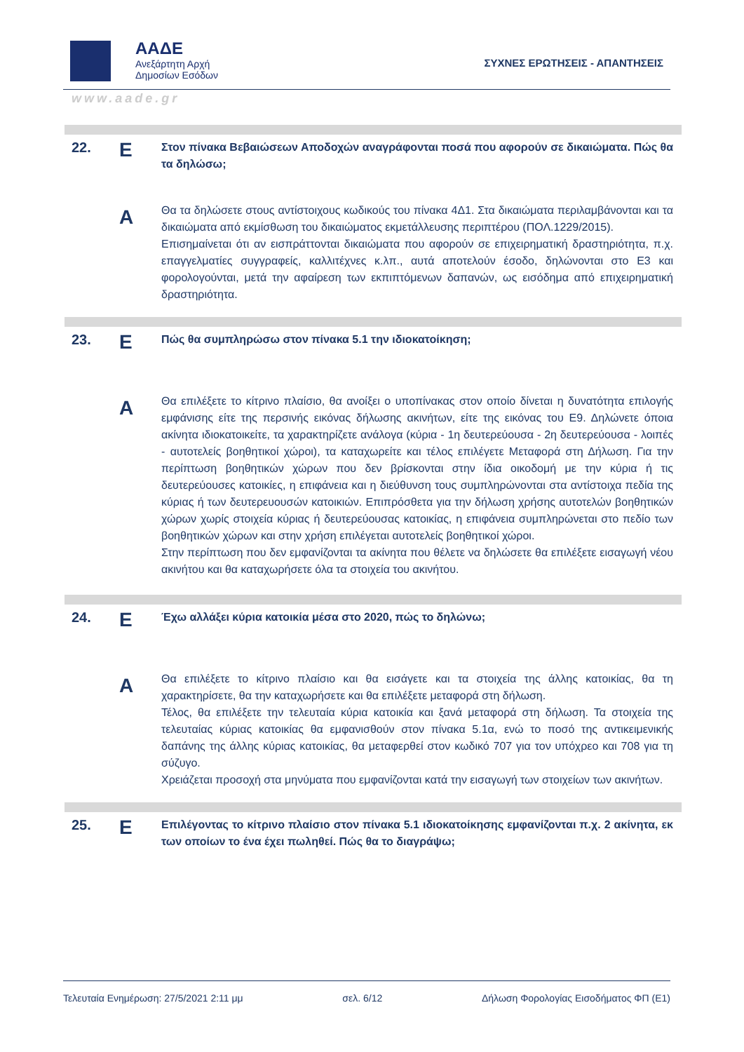ΑΑΔΕ
Ανεξάρτητη Αρχή
Δημοσίων Εσόδων
ΣΥΧΝΕΣ ΕΡΩΤΗΣΕΙΣ - ΑΠΑΝΤΗΣΕΙΣ
www.aade.gr
22.
Ε
Στον πίνακα Βεβαιώσεων Αποδοχών αναγράφονται ποσά που αφορούν σε δικαιώματα. Πώς θα τα δηλώσω;
Α
Θα τα δηλώσετε στους αντίστοιχους κωδικούς του πίνακα 4Δ1. Στα δικαιώματα περιλαμβάνονται και τα δικαιώματα από εκμίσθωση του δικαιώματος εκμετάλλευσης περιπτέρου (ΠΟΛ.1229/2015).
Επισημαίνεται ότι αν εισπράττονται δικαιώματα που αφορούν σε επιχειρηματική δραστηριότητα, π.χ. επαγγελματίες συγγραφείς, καλλιτέχνες κ.λπ., αυτά αποτελούν έσοδο, δηλώνονται στο Ε3 και φορολογούνται, μετά την αφαίρεση των εκπιπτόμενων δαπανών, ως εισόδημα από επιχειρηματική δραστηριότητα.
23.
Ε
Πώς θα συμπληρώσω στον πίνακα 5.1 την ιδιοκατοίκηση;
Α
Θα επιλέξετε το κίτρινο πλαίσιο, θα ανοίξει ο υποπίνακας στον οποίο δίνεται η δυνατότητα επιλογής εμφάνισης είτε της περσινής εικόνας δήλωσης ακινήτων, είτε της εικόνας του Ε9. Δηλώνετε όποια ακίνητα ιδιοκατοικείτε, τα χαρακτηρίζετε ανάλογα (κύρια - 1η δευτερεύουσα - 2η δευτερεύουσα - λοιπές - αυτοτελείς βοηθητικοί χώροι), τα καταχωρείτε και τέλος επιλέγετε Μεταφορά στη Δήλωση. Για την περίπτωση βοηθητικών χώρων που δεν βρίσκονται στην ίδια οικοδομή με την κύρια ή τις δευτερεύουσες κατοικίες, η επιφάνεια και η διεύθυνση τους συμπληρώνονται στα αντίστοιχα πεδία της κύριας ή των δευτερευουσών κατοικιών. Επιπρόσθετα για την δήλωση χρήσης αυτοτελών βοηθητικών χώρων χωρίς στοιχεία κύριας ή δευτερεύουσας κατοικίας, η επιφάνεια συμπληρώνεται στο πεδίο των βοηθητικών χώρων και στην χρήση επιλέγεται αυτοτελείς βοηθητικοί χώροι.
Στην περίπτωση που δεν εμφανίζονται τα ακίνητα που θέλετε να δηλώσετε θα επιλέξετε εισαγωγή νέου ακινήτου και θα καταχωρήσετε όλα τα στοιχεία του ακινήτου.
24.
Ε
Έχω αλλάξει κύρια κατοικία μέσα στο 2020, πώς το δηλώνω;
Α
Θα επιλέξετε το κίτρινο πλαίσιο και θα εισάγετε και τα στοιχεία της άλλης κατοικίας, θα τη χαρακτηρίσετε, θα την καταχωρήσετε και θα επιλέξετε μεταφορά στη δήλωση.
Τέλος, θα επιλέξετε την τελευταία κύρια κατοικία και ξανά μεταφορά στη δήλωση. Τα στοιχεία της τελευταίας κύριας κατοικίας θα εμφανισθούν στον πίνακα 5.1α, ενώ το ποσό της αντικειμενικής δαπάνης της άλλης κύριας κατοικίας, θα μεταφερθεί στον κωδικό 707 για τον υπόχρεο και 708 για τη σύζυγο.
Χρειάζεται προσοχή στα μηνύματα που εμφανίζονται κατά την εισαγωγή των στοιχείων των ακινήτων.
25.
Ε
Επιλέγοντας το κίτρινο πλαίσιο στον πίνακα 5.1 ιδιοκατοίκησης εμφανίζονται π.χ. 2 ακίνητα, εκ των οποίων το ένα έχει πωληθεί. Πώς θα το διαγράψω;
Τελευταία Ενημέρωση: 27/5/2021 2:11 μμ σελ. 6/12 Δήλωση Φορολογίας Εισοδήματος ΦΠ (Ε1)